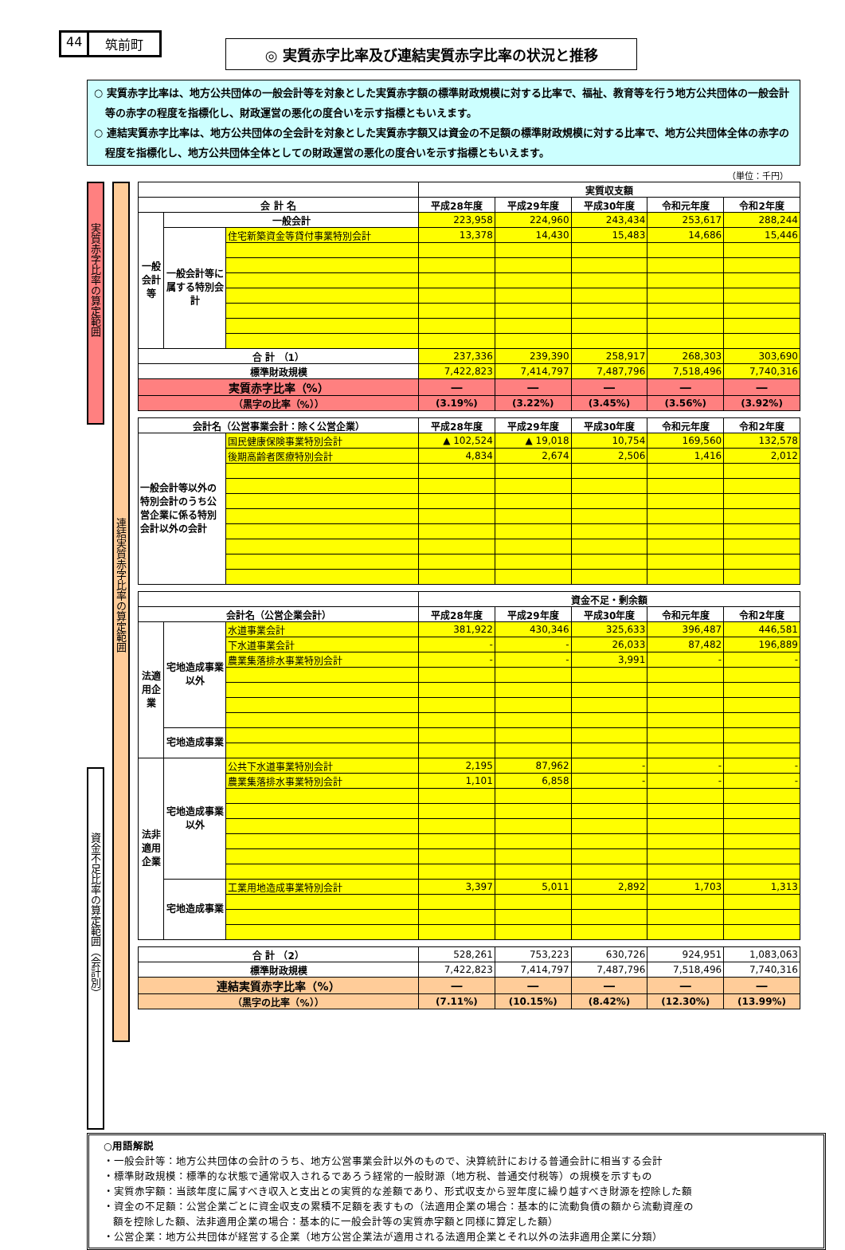44 筑前町
◎ 実質赤字比率及び連結実質赤字比率の状況と推移
○ 実質赤字比率は、地方公共団体の一般会計等を対象とした実質赤字額の標準財政規模に対する比率で、福祉、教育等を行う地方公共団体の一般会計等の赤字の程度を指標化し、財政運営の悪化の度合いを示す指標ともいえます。
○ 連結実質赤字比率は、地方公共団体の全会計を対象とした実質赤字額又は資金の不足額の標準財政規模に対する比率で、地方公共団体全体の赤字の程度を指標化し、地方公共団体全体としての財政運営の悪化の度合いを示す指標ともいえます。
（単位：千円）
実質赤字比率の算定範囲
資金不足比率の算定範囲（会計別）
連結実質赤字比率の算定範囲
| | | | 実質収支額 | | | | |
| --- | --- | --- | --- | --- | --- | --- | --- |
| 会 計 名 | | | 平成28年度 | 平成29年度 | 平成30年度 | 令和元年度 | 令和2年度 |
| 一般会計等 | 一般会計 | | 223,958 | 224,960 | 243,434 | 253,617 | 288,244 |
| | 一般会計等に属する特別会計 | 住宅新築資金等貸付事業特別会計 | 13,378 | 14,430 | 15,483 | 14,686 | 15,446 |
| 合 計 （1） | | | 237,336 | 239,390 | 258,917 | 268,303 | 303,690 |
| 標準財政規模 | | | 7,422,823 | 7,414,797 | 7,487,796 | 7,518,496 | 7,740,316 |
| 実質赤字比率（%） | | | ― | ― | ― | ― | ― |
| （黒字の比率（%）） | | | (3.19%) | (3.22%) | (3.45%) | (3.56%) | (3.92%) |
| 会計名（公営事業会計：除く公営企業） | | 平成28年度 | 平成29年度 | 平成30年度 | 令和元年度 | 令和2年度 |
| --- | --- | --- | --- | --- | --- | --- |
| 一般会計等以外の特別会計のうち公営企業に係る特別会計以外の会計 | 国民健康保険事業特別会計 | ▲ 102,524 | ▲ 19,018 | 10,754 | 169,560 | 132,578 |
| | 後期高齢者医療特別会計 | 4,834 | 2,674 | 2,506 | 1,416 | 2,012 |
| | | | 資金不足・剰余額 | | | | |
| --- | --- | --- | --- | --- | --- | --- | --- |
| 会計名（公営企業会計） | | | 平成28年度 | 平成29年度 | 平成30年度 | 令和元年度 | 令和2年度 |
| 法適用企業 | 宅地造成事業以外 | 水道事業会計 | 381,922 | 430,346 | 325,633 | 396,487 | 446,581 |
| | | 下水道事業会計 | - | - | 26,033 | 87,482 | 196,889 |
| | | 農業集落排水事業特別会計 | - | - | 3,991 | - | - |
| | 宅地造成事業 | | | | | | |
| 法非適用企業 | 宅地造成事業以外 | 公共下水道事業特別会計 | 2,195 | 87,962 | - | - | - |
| | | 農業集落排水事業特別会計 | 1,101 | 6,858 | - | - | - |
| | 宅地造成事業 | 工業用地造成事業特別会計 | 3,397 | 5,011 | 2,892 | 1,703 | 1,313 |
| 合 計 （2） | 528,261 | 753,223 | 630,726 | 924,951 | 1,083,063 |
| 標準財政規模 | 7,422,823 | 7,414,797 | 7,487,796 | 7,518,496 | 7,740,316 |
| 連結実質赤字比率（%） | ― | ― | ― | ― | ― |
| （黒字の比率（%）） | (7.11%) | (10.15%) | (8.42%) | (12.30%) | (13.99%) |
○用語解説
・一般会計等：地方公共団体の会計のうち、地方公営事業会計以外のもので、決算統計における普通会計に相当する会計
・標準財政規模：標準的な状態で通常収入されるであろう経常的一般財源（地方税、普通交付税等）の規模を示すもの
・実質赤字額：当該年度に属すべき収入と支出との実質的な差額であり、形式収支から翌年度に繰り越すべき財源を控除した額
・資金の不足額：公営企業ごとに資金収支の累積不足額を表すもの（法適用企業の場合：基本的に流動負債の額から流動資産の
額を控除した額、法非適用企業の場合：基本的に一般会計等の実質赤字額と同様に算定した額）
・公営企業：地方公共団体が経営する企業（地方公営企業法が適用される法適用企業とそれ以外の法非適用企業に分類）